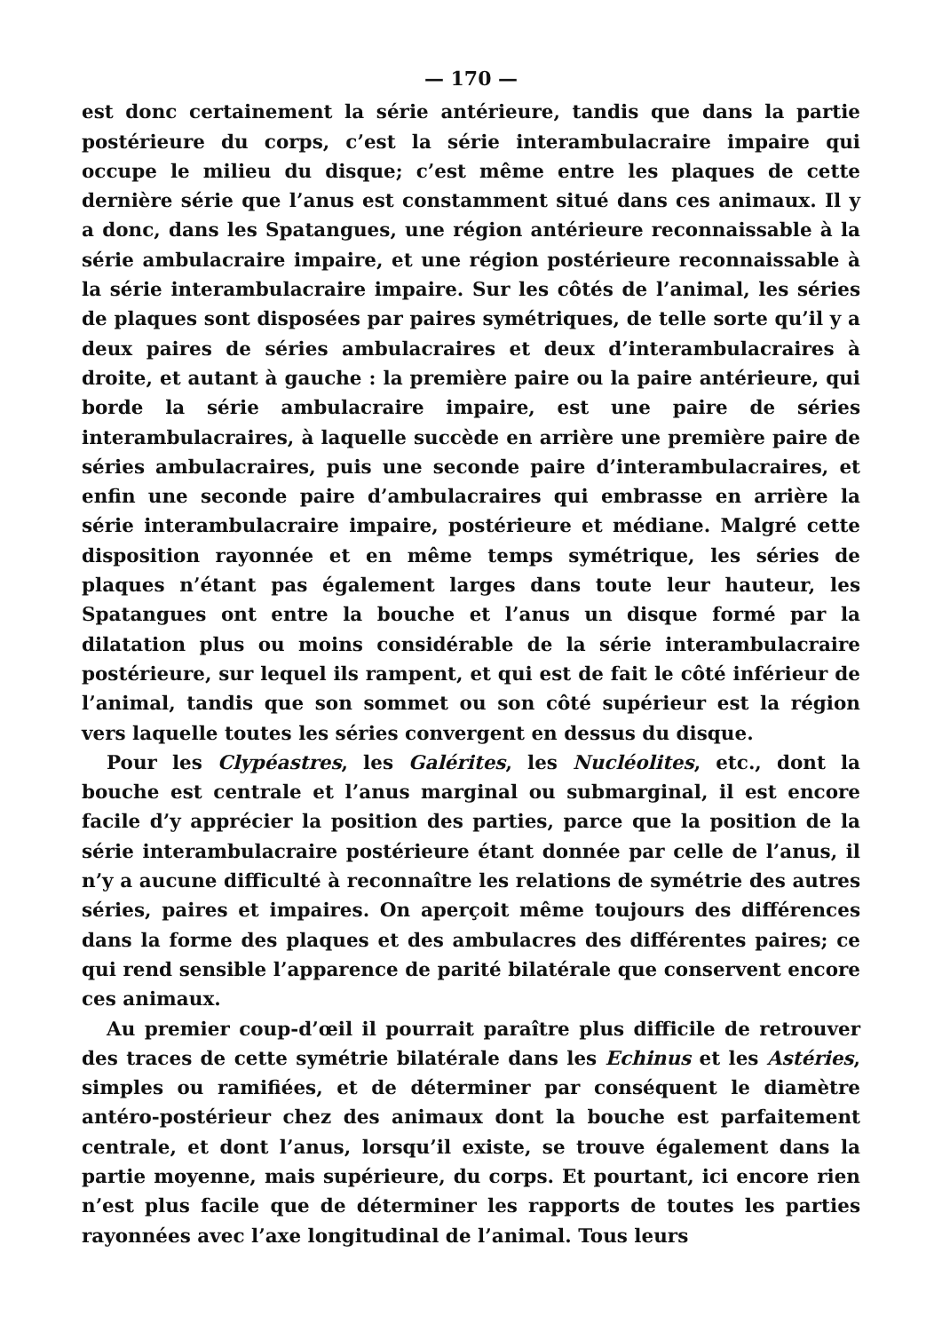— 170 —
est donc certainement la série antérieure, tandis que dans la partie postérieure du corps, c’est la série interambulacraire impaire qui occupe le milieu du disque; c’est même entre les plaques de cette dernière série que l’anus est constamment situé dans ces animaux. Il y a donc, dans les Spatangues, une région antérieure reconnaissable à la série ambulacraire impaire, et une région postérieure reconnaissable à la série interambulacraire impaire. Sur les côtés de l’animal, les séries de plaques sont disposées par paires symétriques, de telle sorte qu’il y a deux paires de séries ambulacraires et deux d’interambulacraires à droite, et autant à gauche : la première paire ou la paire antérieure, qui borde la série ambulacraire impaire, est une paire de séries interambulacraires, à laquelle succède en arrière une première paire de séries ambulacraires, puis une seconde paire d’interambulacraires, et enfin une seconde paire d’ambulacraires qui embrasse en arrière la série interambulacraire impaire, postérieure et médiane. Malgré cette disposition rayonnée et en même temps symétrique, les séries de plaques n’étant pas également larges dans toute leur hauteur, les Spatangues ont entre la bouche et l’anus un disque formé par la dilatation plus ou moins considérable de la série interambulacraire postérieure, sur lequel ils rampent, et qui est de fait le côté inférieur de l’animal, tandis que son sommet ou son côté supérieur est la région vers laquelle toutes les séries convergent en dessus du disque.
Pour les Clypéastres, les Galérites, les Nucléolites, etc., dont la bouche est centrale et l’anus marginal ou submarginal, il est encore facile d’y apprécier la position des parties, parce que la position de la série interambulacraire postérieure étant donnée par celle de l’anus, il n’y a aucune difficulté à reconnaître les relations de symétrie des autres séries, paires et impaires. On aperçoit même toujours des différences dans la forme des plaques et des ambulacres des différentes paires; ce qui rend sensible l’apparence de parité bilatérale que conservent encore ces animaux.
Au premier coup-d’œil il pourrait paraître plus difficile de retrouver des traces de cette symétrie bilatérale dans les Echinus et les Astéries, simples ou ramifiées, et de déterminer par conséquent le diamètre antéro-postérieur chez des animaux dont la bouche est parfaitement centrale, et dont l’anus, lorsqu’il existe, se trouve également dans la partie moyenne, mais supérieure, du corps. Et pourtant, ici encore rien n’est plus facile que de déterminer les rapports de toutes les parties rayonnées avec l’axe longitudinal de l’animal. Tous leurs